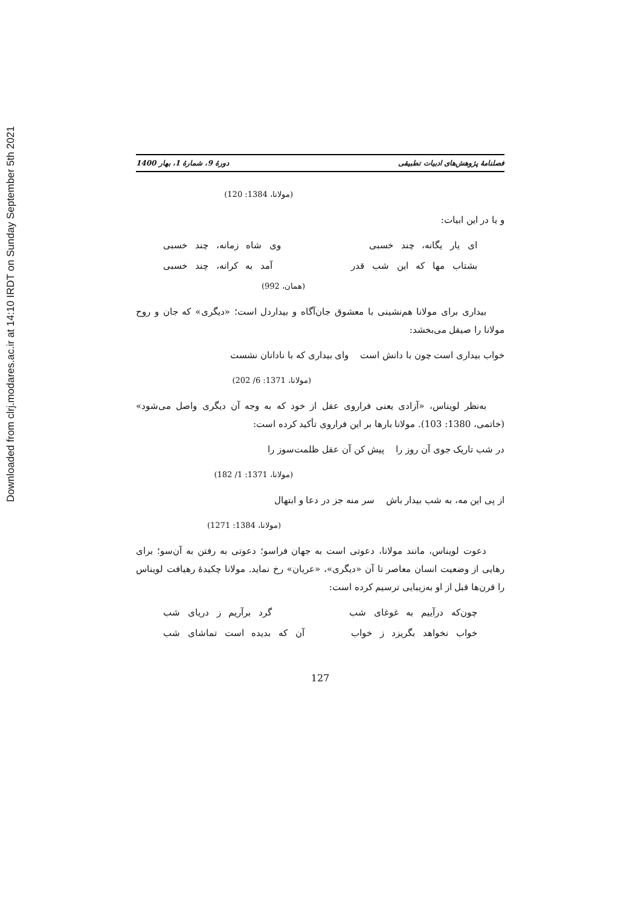Downloaded from clrj.modares.ac.ir at 14:10 IRDT on Sunday September 5th 2021
فصلنامهٔ پژوهش‌های ادبیات تطبیقی دورهٔ 9، شمارهٔ 1، بهار 1400
(مولانا، 1384: 120)
و یا در این ابیات:
ای یار یگانه، چند خسبی وی شاه زمانه، چند خسبی
بشتاب مها که این شب قدر آمد به کرانه، چند خسبی
(همان، 992)
بیداری برای مولانا هم‌نشینی با معشوق جان‌آگاه و بیداردل است؛ «دیگری» که جان و روح مولانا را صیقل می‌بخشد:
خواب بیداری است چون با دانش است وای بیداری که با نادانان نشست
(مولانا، 1371: 6/ 202)
به‌نظر لویناس، «آزادی یعنی فراروی عقل از خود که به وجه آن دیگری واصل می‌شود» (خاتمی، 1380: 103). مولانا بارها بر این فراروی تأکید کرده است:
در شب تاریک جوی آن روز را پیش کن آن عقل ظلمت‌سوز را
(مولانا، 1371: 1/ 182)
از پی این مه، به شب بیدار باش سر منه جز در دعا و ابتهال
(مولانا، 1384: 1271)
دعوت لویناس، مانند مولانا، دعوتی است به جهان فراسو؛ دعوتی به رفتن به آن‌سو؛ برای رهایی از وضعیت انسان معاصر تا آن «دیگری»، «عریان» رخ نماید. مولانا چکیدهٔ رهیافت لویناس را قرن‌ها قبل از او به‌زیبایی ترسیم کرده است:
چون‌که درآییم به غوغای شب گرد برآریم ز دریای شب
خواب نخواهد بگریزد ز خواب آن که بدیده است تماشای شب
127